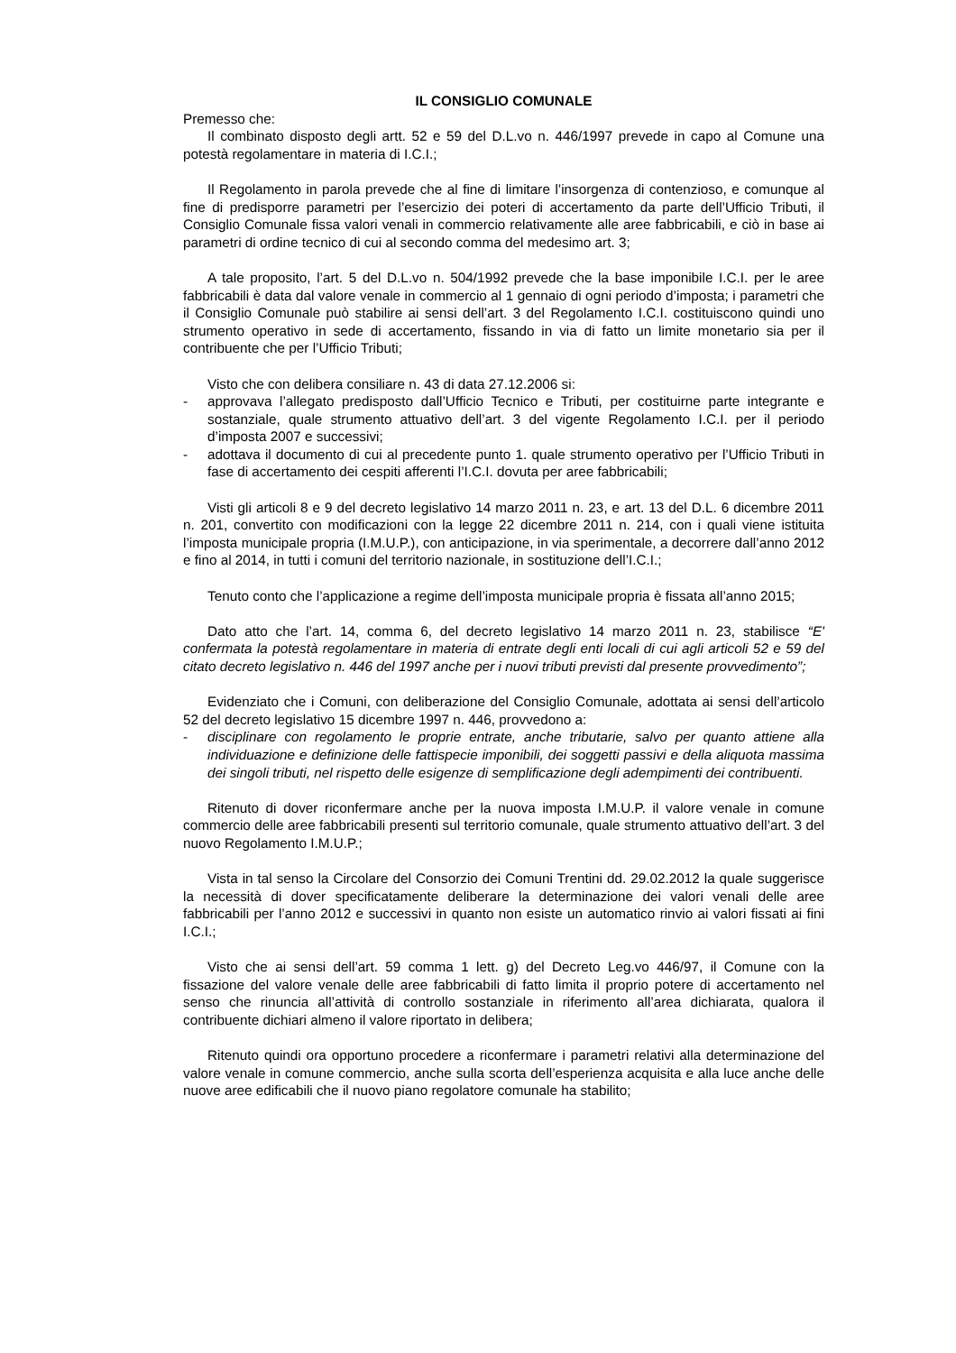IL CONSIGLIO COMUNALE
Premesso che:
Il combinato disposto degli artt. 52 e 59 del D.L.vo n. 446/1997 prevede in capo al Comune una potestà regolamentare in materia di I.C.I.;
Il Regolamento in parola prevede che al fine di limitare l’insorgenza di contenzioso, e comunque al fine di predisporre parametri per l’esercizio dei poteri di accertamento da parte dell’Ufficio Tributi, il Consiglio Comunale fissa valori venali in commercio relativamente alle aree fabbricabili, e ciò in base ai parametri di ordine tecnico di cui al secondo comma del medesimo art. 3;
A tale proposito, l’art. 5 del D.L.vo n. 504/1992 prevede che la base imponibile I.C.I. per le aree fabbricabili è data dal valore venale in commercio al 1 gennaio di ogni periodo d’imposta; i parametri che il Consiglio Comunale può stabilire ai sensi dell’art. 3 del Regolamento I.C.I. costituiscono quindi uno strumento operativo in sede di accertamento, fissando in via di fatto un limite monetario sia per il contribuente che per l’Ufficio Tributi;
Visto che con delibera consiliare n. 43 di data 27.12.2006 si:
- approvava l’allegato predisposto dall’Ufficio Tecnico e Tributi, per costituirne parte integrante e sostanziale, quale strumento attuativo dell’art. 3 del vigente Regolamento I.C.I. per il periodo d’imposta 2007 e successivi;
- adottava il documento di cui al precedente punto 1. quale strumento operativo per l’Ufficio Tributi in fase di accertamento dei cespiti afferenti l’I.C.I. dovuta per aree fabbricabili;
Visti gli articoli 8 e 9 del decreto legislativo 14 marzo 2011 n. 23, e art. 13 del D.L. 6 dicembre 2011 n. 201, convertito con modificazioni con la legge 22 dicembre 2011 n. 214, con i quali viene istituita l’imposta municipale propria (I.M.U.P.), con anticipazione, in via sperimentale, a decorrere dall’anno 2012 e fino al 2014, in tutti i comuni del territorio nazionale, in sostituzione dell’I.C.I.;
Tenuto conto che l’applicazione a regime dell’imposta municipale propria è fissata all’anno 2015;
Dato atto che l’art. 14, comma 6, del decreto legislativo 14 marzo 2011 n. 23, stabilisce “E' confermata la potestà regolamentare in materia di entrate degli enti locali di cui agli articoli 52 e 59 del citato decreto legislativo n. 446 del 1997 anche per i nuovi tributi previsti dal presente provvedimento”;
Evidenziato che i Comuni, con deliberazione del Consiglio Comunale, adottata ai sensi dell’articolo 52 del decreto legislativo 15 dicembre 1997 n. 446, provvedono a:
- disciplinare con regolamento le proprie entrate, anche tributarie, salvo per quanto attiene alla individuazione e definizione delle fattispecie imponibili, dei soggetti passivi e della aliquota massima dei singoli tributi, nel rispetto delle esigenze di semplificazione degli adempimenti dei contribuenti.
Ritenuto di dover riconfermare anche per la nuova imposta I.M.U.P. il valore venale in comune commercio delle aree fabbricabili presenti sul territorio comunale, quale strumento attuativo dell’art. 3 del nuovo Regolamento I.M.U.P.;
Vista in tal senso la Circolare del Consorzio dei Comuni Trentini dd. 29.02.2012 la quale suggerisce la necessità di dover specificatamente deliberare la determinazione dei valori venali delle aree fabbricabili per l’anno 2012 e successivi in quanto non esiste un automatico rinvio ai valori fissati ai fini I.C.I.;
Visto che ai sensi dell’art. 59 comma 1 lett. g) del Decreto Leg.vo 446/97, il Comune con la fissazione del valore venale delle aree fabbricabili di fatto limita il proprio potere di accertamento nel senso che rinuncia all’attività di controllo sostanziale in riferimento all’area dichiarata, qualora il contribuente dichiari almeno il valore riportato in delibera;
Ritenuto quindi ora opportuno procedere a riconfermare i parametri relativi alla determinazione del valore venale in comune commercio, anche sulla scorta dell’esperienza acquisita e alla luce anche delle nuove aree edificabili che il nuovo piano regolatore comunale ha stabilito;